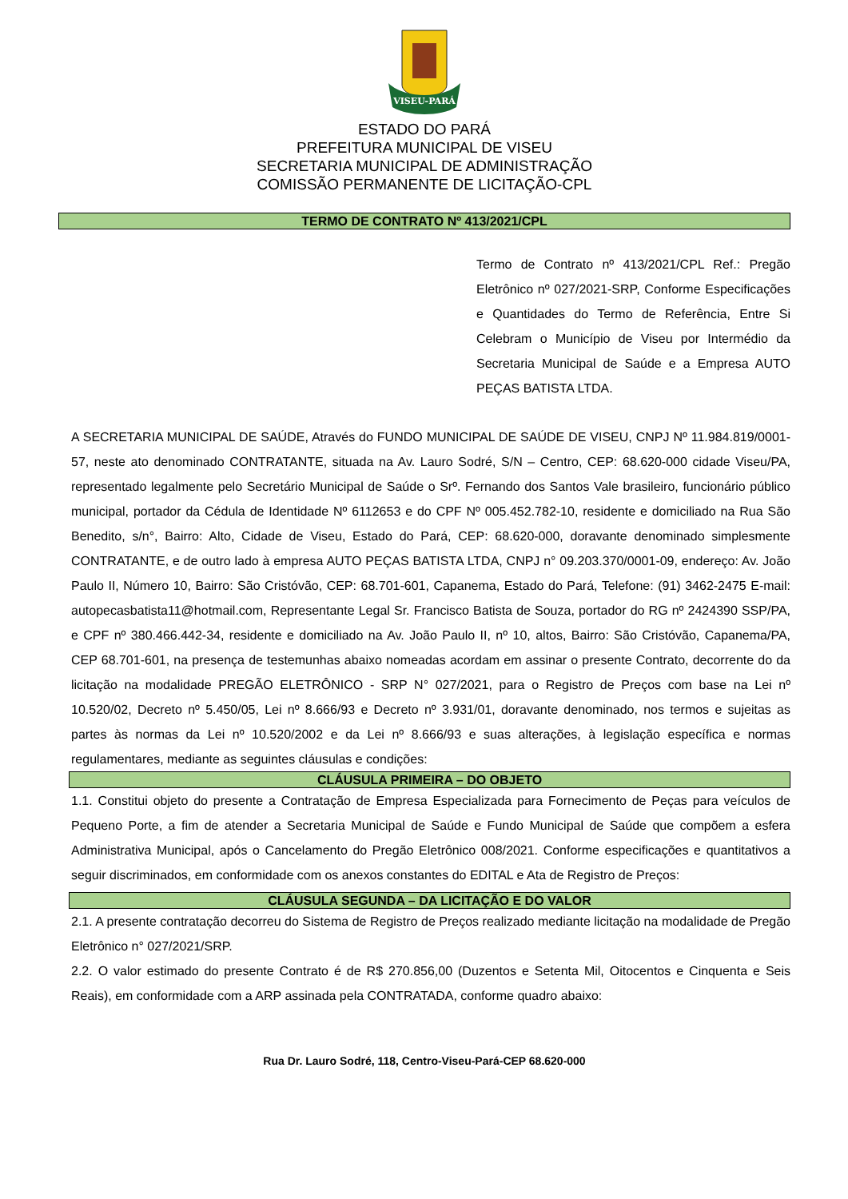VISEU-PARÁ
ESTADO DO PARÁ
PREFEITURA MUNICIPAL DE VISEU
SECRETARIA MUNICIPAL DE ADMINISTRAÇÃO
COMISSÃO PERMANENTE DE LICITAÇÃO-CPL
TERMO DE CONTRATO Nº 413/2021/CPL
Termo de Contrato nº 413/2021/CPL Ref.: Pregão Eletrônico nº 027/2021-SRP, Conforme Especificações e Quantidades do Termo de Referência, Entre Si Celebram o Município de Viseu por Intermédio da Secretaria Municipal de Saúde e a Empresa AUTO PEÇAS BATISTA LTDA.
A SECRETARIA MUNICIPAL DE SAÚDE, Através do FUNDO MUNICIPAL DE SAÚDE DE VISEU, CNPJ Nº 11.984.819/0001-57, neste ato denominado CONTRATANTE, situada na Av. Lauro Sodré, S/N – Centro, CEP: 68.620-000 cidade Viseu/PA, representado legalmente pelo Secretário Municipal de Saúde o Srº. Fernando dos Santos Vale brasileiro, funcionário público municipal, portador da Cédula de Identidade Nº 6112653 e do CPF Nº 005.452.782-10, residente e domiciliado na Rua São Benedito, s/n°, Bairro: Alto, Cidade de Viseu, Estado do Pará, CEP: 68.620-000, doravante denominado simplesmente CONTRATANTE, e de outro lado à empresa AUTO PEÇAS BATISTA LTDA, CNPJ n° 09.203.370/0001-09, endereço: Av. João Paulo II, Número 10, Bairro: São Cristóvão, CEP: 68.701-601, Capanema, Estado do Pará, Telefone: (91) 3462-2475 E-mail: autopecasbatista11@hotmail.com, Representante Legal Sr. Francisco Batista de Souza, portador do RG nº 2424390 SSP/PA, e CPF nº 380.466.442-34, residente e domiciliado na Av. João Paulo II, nº 10, altos, Bairro: São Cristóvão, Capanema/PA, CEP 68.701-601, na presença de testemunhas abaixo nomeadas acordam em assinar o presente Contrato, decorrente do da licitação na modalidade PREGÃO ELETRÔNICO - SRP N° 027/2021, para o Registro de Preços com base na Lei nº 10.520/02, Decreto nº 5.450/05, Lei nº 8.666/93 e Decreto nº 3.931/01, doravante denominado, nos termos e sujeitas as partes às normas da Lei nº 10.520/2002 e da Lei nº 8.666/93 e suas alterações, à legislação específica e normas regulamentares, mediante as seguintes cláusulas e condições:
CLÁUSULA PRIMEIRA – DO OBJETO
1.1. Constitui objeto do presente a Contratação de Empresa Especializada para Fornecimento de Peças para veículos de Pequeno Porte, a fim de atender a Secretaria Municipal de Saúde e Fundo Municipal de Saúde que compõem a esfera Administrativa Municipal, após o Cancelamento do Pregão Eletrônico 008/2021. Conforme especificações e quantitativos a seguir discriminados, em conformidade com os anexos constantes do EDITAL e Ata de Registro de Preços:
CLÁUSULA SEGUNDA – DA LICITAÇÃO E DO VALOR
2.1. A presente contratação decorreu do Sistema de Registro de Preços realizado mediante licitação na modalidade de Pregão Eletrônico n° 027/2021/SRP.
2.2. O valor estimado do presente Contrato é de R$ 270.856,00 (Duzentos e Setenta Mil, Oitocentos e Cinquenta e Seis Reais), em conformidade com a ARP assinada pela CONTRATADA, conforme quadro abaixo:
Rua Dr. Lauro Sodré, 118, Centro-Viseu-Pará-CEP 68.620-000